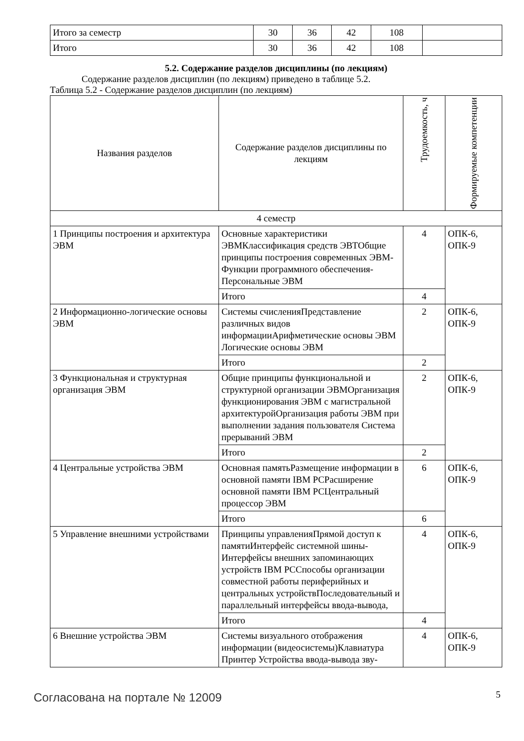| Итого за семестр | 30 | 36 | 42 | 108 | |
| Итого | 30 | 36 | 42 | 108 | |
5.2. Содержание разделов дисциплины (по лекциям)
Содержание разделов дисциплин (по лекциям) приведено в таблице 5.2.
Таблица 5.2 - Содержание разделов дисциплин (по лекциям)
| Названия разделов | Содержание разделов дисциплины по лекциям | Трудоемкость, ч | Формируемые компетенции |
| --- | --- | --- | --- |
| 4 семестр | | | |
| 1 Принципы построения и архитектура ЭВМ | Основные характеристики ЭВМКлассификация средств ЭВТОбщие принципы построения современных ЭВМ-Функции программного обеспечения-Персональные ЭВМ | 4 | ОПК-6, ОПК-9 |
| | Итого | 4 | |
| 2 Информационно-логические основы ЭВМ | Системы счисленияПредставление различных видов информацииАрифметические основы ЭВМ Логические основы ЭВМ | 2 | ОПК-6, ОПК-9 |
| | Итого | 2 | |
| 3 Функциональная и структурная организация ЭВМ | Общие принципы функциональной и структурной организации ЭВМОрганизация функционирования ЭВМ с магистральной архитектуройОрганизация работы ЭВМ при выполнении задания пользователя Система прерываний ЭВМ | 2 | ОПК-6, ОПК-9 |
| | Итого | 2 | |
| 4 Центральные устройства ЭВМ | Основная памятьРазмещение информации в основной памяти IBM PCРасширение основной памяти IBM PCЦентральный процессор ЭВМ | 6 | ОПК-6, ОПК-9 |
| | Итого | 6 | |
| 5 Управление внешними устройствами | Принципы управленияПрямой доступ к памятиИнтерфейс системной шины-Интерфейсы внешних запоминающих устройств IBM PCСпособы организации совместной работы периферийных и центральных устройствПоследовательный и параллельный интерфейсы ввода-вывода, | 4 | ОПК-6, ОПК-9 |
| | Итого | 4 | |
| 6 Внешние устройства ЭВМ | Системы визуального отображения информации (видеосистемы)Клавиатура Принтер Устройства ввода-вывода зву- | 4 | ОПК-6, ОПК-9 |
Согласована на портале № 12009 5